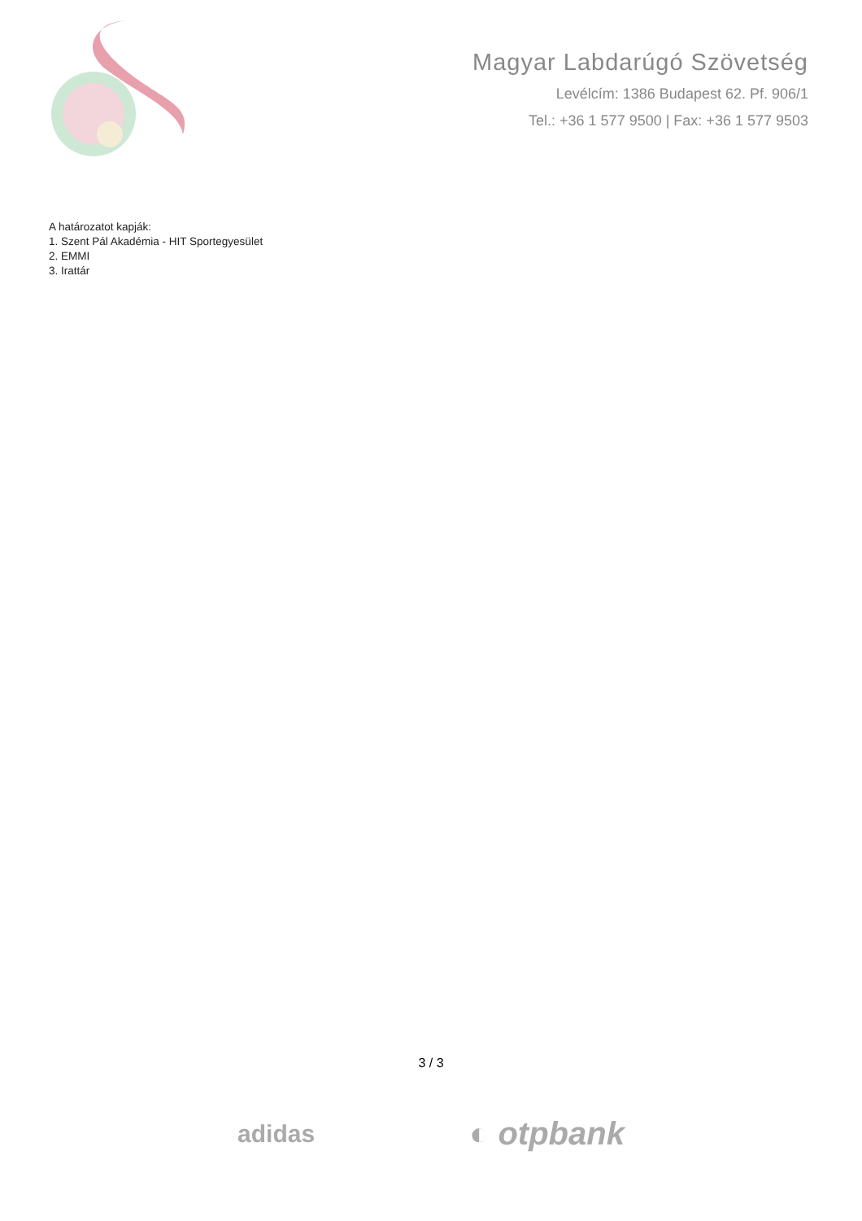Magyar Labdarúgó Szövetség
Levélcím: 1386 Budapest 62. Pf. 906/1
Tel.: +36 1 577 9500 | Fax: +36 1 577 9503
A határozatot kapják:
1. Szent Pál Akadémia - HIT Sportegyesület
2. EMMI
3. Irattár
3 / 3
adidas
◐ otpbank